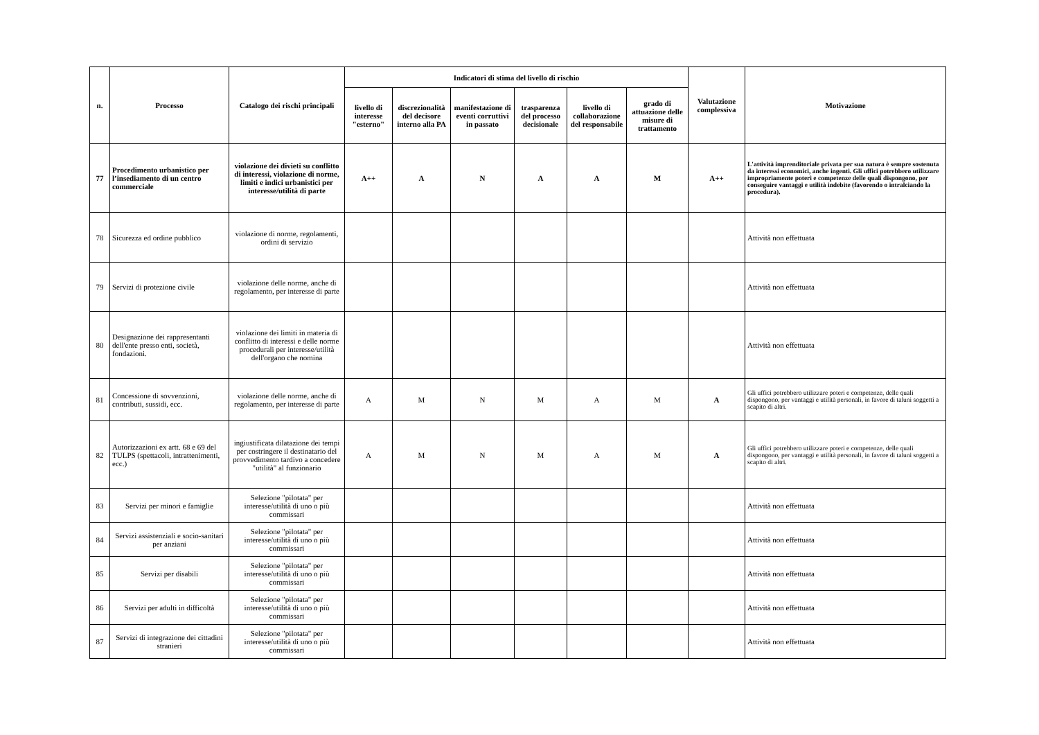| n. | Processo | Catalogo dei rischi principali | Indicatori di stima del livello di rischio | | | | | | Valutazione complessiva | Motivazione |
| --- | --- | --- | --- | --- | --- | --- | --- | --- | --- | --- |
| | | | livello di interesse "esterno" | discrezionalità del decisore interno alla PA | manifestazione di eventi corruttivi in passato | trasparenza del processo decisionale | livello di collaborazione del responsabile | grado di attuazione delle misure di trattamento | | |
| 77 | Procedimento urbanistico per l’insediamento di un centro commerciale | violazione dei divieti su conflitto di interessi, violazione di norme, limiti e indici urbanistici per interesse/utilità di parte | A++ | A | N | A | A | M | A++ | L'attività imprenditoriale privata per sua natura è sempre sostenuta da interessi economici, anche ingenti. Gli uffici potrebbero utilizzare impropriamente poteri e competenze delle quali dispongono, per conseguire vantaggi e utilità indebite (favorendo o intralciando la procedura). |
| 78 | Sicurezza ed ordine pubblico | violazione di norme, regolamenti, ordini di servizio | | | | | | | | Attività non effettuata |
| 79 | Servizi di protezione civile | violazione delle norme, anche di regolamento, per interesse di parte | | | | | | | | Attività non effettuata |
| 80 | Designazione dei rappresentanti dell'ente presso enti, società, fondazioni. | violazione dei limiti in materia di conflitto di interessi e delle norme procedurali per interesse/utilità dell'organo che nomina | | | | | | | | Attività non effettuata |
| 81 | Concessione di sovvenzioni, contributi, sussidi, ecc. | violazione delle norme, anche di regolamento, per interesse di parte | A | M | N | M | A | M | A | Gli uffici potrebbero utilizzare poteri e competenze, delle quali dispongono, per vantaggi e utilità personali, in favore di taluni soggetti a scapito di altri. |
| 82 | Autorizzazioni ex artt. 68 e 69 del TULPS (spettacoli, intrattenimenti, ecc.) | ingiustificata dilatazione dei tempi per costringere il destinatario del provvedimento tardivo a concedere "utilità" al funzionario | A | M | N | M | A | M | A | Gli uffici potrebbero utilizzare poteri e competenze, delle quali dispongono, per vantaggi e utilità personali, in favore di taluni soggetti a scapito di altri. |
| 83 | Servizi per minori e famiglie | Selezione "pilotata" per interesse/utilità di uno o più commissari | | | | | | | | Attività non effettuata |
| 84 | Servizi assistenziali e socio-sanitari per anziani | Selezione "pilotata" per interesse/utilità di uno o più commissari | | | | | | | | Attività non effettuata |
| 85 | Servizi per disabili | Selezione "pilotata" per interesse/utilità di uno o più commissari | | | | | | | | Attività non effettuata |
| 86 | Servizi per adulti in difficoltà | Selezione "pilotata" per interesse/utilità di uno o più commissari | | | | | | | | Attività non effettuata |
| 87 | Servizi di integrazione dei cittadini stranieri | Selezione "pilotata" per interesse/utilità di uno o più commissari | | | | | | | | Attività non effettuata |